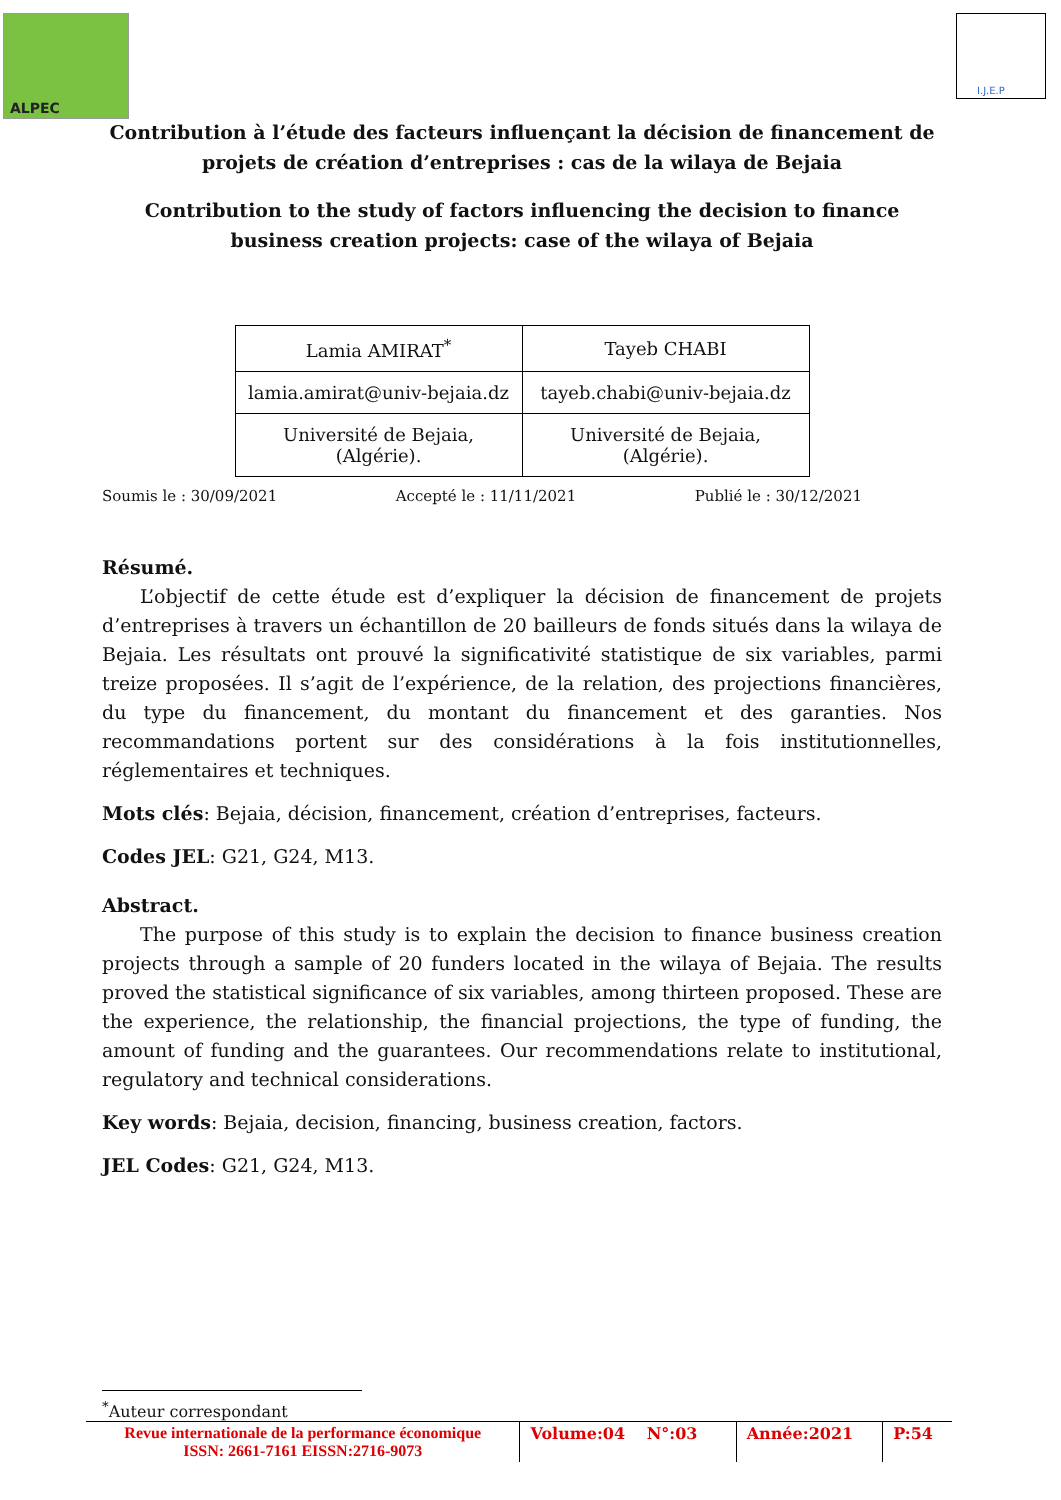ALPEC I.J.E.P
Contribution à l’étude des facteurs influençant la décision de financement de projets de création d’entreprises : cas de la wilaya de Bejaia
Contribution to the study of factors influencing the decision to finance business creation projects: case of the wilaya of Bejaia
| Lamia AMIRAT<sup>*</sup> | Tayeb CHABI |
| lamia.amirat@univ-bejaia.dz | tayeb.chabi@univ-bejaia.dz |
| Université de Bejaia, (Algérie). | Université de Bejaia, (Algérie). |
Soumis le : 30/09/2021 Accepté le : 11/11/2021 Publié le : 30/12/2021
Résumé.
  L’objectif de cette étude est d’expliquer la décision de financement de projets d’entreprises à travers un échantillon de 20 bailleurs de fonds situés dans la wilaya de Bejaia. Les résultats ont prouvé la significativité statistique de six variables, parmi treize proposées. Il s’agit de l’expérience, de la relation, des projections financières, du type du financement, du montant du financement et des garanties. Nos recommandations portent sur des considérations à la fois institutionnelles, réglementaires et techniques.
Mots clés: Bejaia, décision, financement, création d’entreprises, facteurs.
Codes JEL: G21, G24, M13.
Abstract.
  The purpose of this study is to explain the decision to finance business creation projects through a sample of 20 funders located in the wilaya of Bejaia. The results proved the statistical significance of six variables, among thirteen proposed. These are the experience, the relationship, the financial projections, the type of funding, the amount of funding and the guarantees. Our recommendations relate to institutional, regulatory and technical considerations.
Key words: Bejaia, decision, financing, business creation, factors.
JEL Codes: G21, G24, M13.
<sup>*</sup> Auteur correspondant
| Revue internationale de la performance économique ISSN: 2661-7161 EISSN:2716-9073 | Volume:04 N°:03 | Année:2021 | P:54 |